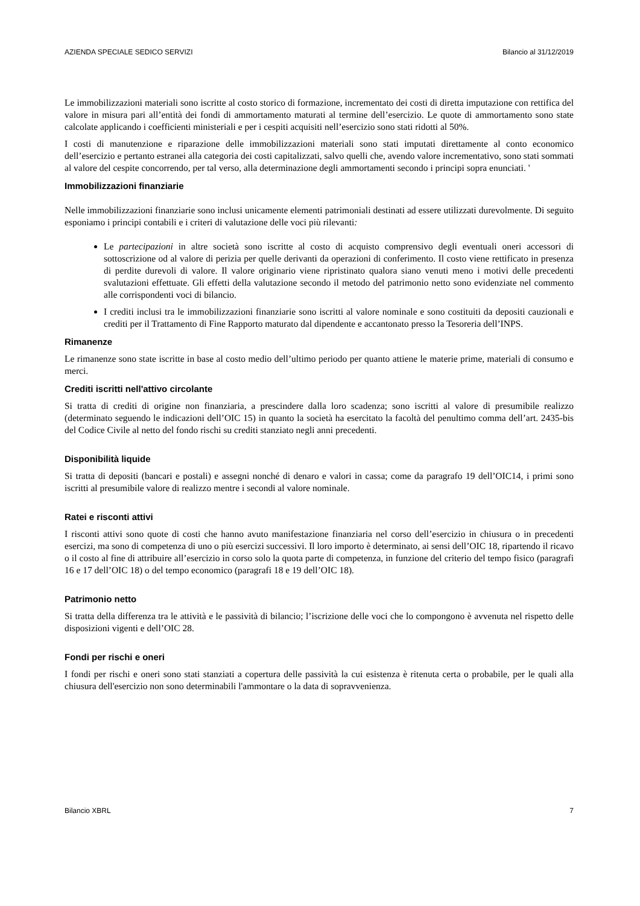AZIENDA SPECIALE SEDICO SERVIZI Bilancio al 31/12/2019
Le immobilizzazioni materiali sono iscritte al costo storico di formazione, incrementato dei costi di diretta imputazione con rettifica del valore in misura pari all’entità dei fondi di ammortamento maturati al termine dell’esercizio. Le quote di ammortamento sono state calcolate applicando i coefficienti ministeriali e per i cespiti acquisiti nell’esercizio sono stati ridotti al 50%.
I costi di manutenzione e riparazione delle immobilizzazioni materiali sono stati imputati direttamente al conto economico dell’esercizio e pertanto estranei alla categoria dei costi capitalizzati, salvo quelli che, avendo valore incrementativo, sono stati sommati al valore del cespite concorrendo, per tal verso, alla determinazione degli ammortamenti secondo i principi sopra enunciati. '
Immobilizzazioni finanziarie
Nelle immobilizzazioni finanziarie sono inclusi unicamente elementi patrimoniali destinati ad essere utilizzati durevolmente. Di seguito esponiamo i principi contabili e i criteri di valutazione delle voci più rilevanti:
Le partecipazioni in altre società sono iscritte al costo di acquisto comprensivo degli eventuali oneri accessori di sottoscrizione od al valore di perizia per quelle derivanti da operazioni di conferimento. Il costo viene rettificato in presenza di perdite durevoli di valore. Il valore originario viene ripristinato qualora siano venuti meno i motivi delle precedenti svalutazioni effettuate. Gli effetti della valutazione secondo il metodo del patrimonio netto sono evidenziate nel commento alle corrispondenti voci di bilancio.
I crediti inclusi tra le immobilizzazioni finanziarie sono iscritti al valore nominale e sono costituiti da depositi cauzionali e crediti per il Trattamento di Fine Rapporto maturato dal dipendente e accantonato presso la Tesoreria dell’INPS.
Rimanenze
Le rimanenze sono state iscritte in base al costo medio dell’ultimo periodo per quanto attiene le materie prime, materiali di consumo e merci.
Crediti iscritti nell'attivo circolante
Si tratta di crediti di origine non finanziaria, a prescindere dalla loro scadenza; sono iscritti al valore di presumibile realizzo (determinato seguendo le indicazioni dell’OIC 15) in quanto la società ha esercitato la facoltà del penultimo comma dell’art. 2435-bis del Codice Civile al netto del fondo rischi su crediti stanziato negli anni precedenti.
Disponibilità liquide
Si tratta di depositi (bancari e postali) e assegni nonché di denaro e valori in cassa; come da paragrafo 19 dell’OIC14, i primi sono iscritti al presumibile valore di realizzo mentre i secondi al valore nominale.
Ratei e risconti attivi
I risconti attivi sono quote di costi che hanno avuto manifestazione finanziaria nel corso dell’esercizio in chiusura o in precedenti esercizi, ma sono di competenza di uno o più esercizi successivi. Il loro importo è determinato, ai sensi dell’OIC 18, ripartendo il ricavo o il costo al fine di attribuire all’esercizio in corso solo la quota parte di competenza, in funzione del criterio del tempo fisico (paragrafi 16 e 17 dell’OIC 18) o del tempo economico (paragrafi 18 e 19 dell’OIC 18).
Patrimonio netto
Si tratta della differenza tra le attività e le passività di bilancio; l’iscrizione delle voci che lo compongono è avvenuta nel rispetto delle disposizioni vigenti e dell’OIC 28.
Fondi per rischi e oneri
I fondi per rischi e oneri sono stati stanziati a copertura delle passività la cui esistenza è ritenuta certa o probabile, per le quali alla chiusura dell'esercizio non sono determinabili l'ammontare o la data di sopravvenienza.
Bilancio XBRL 7